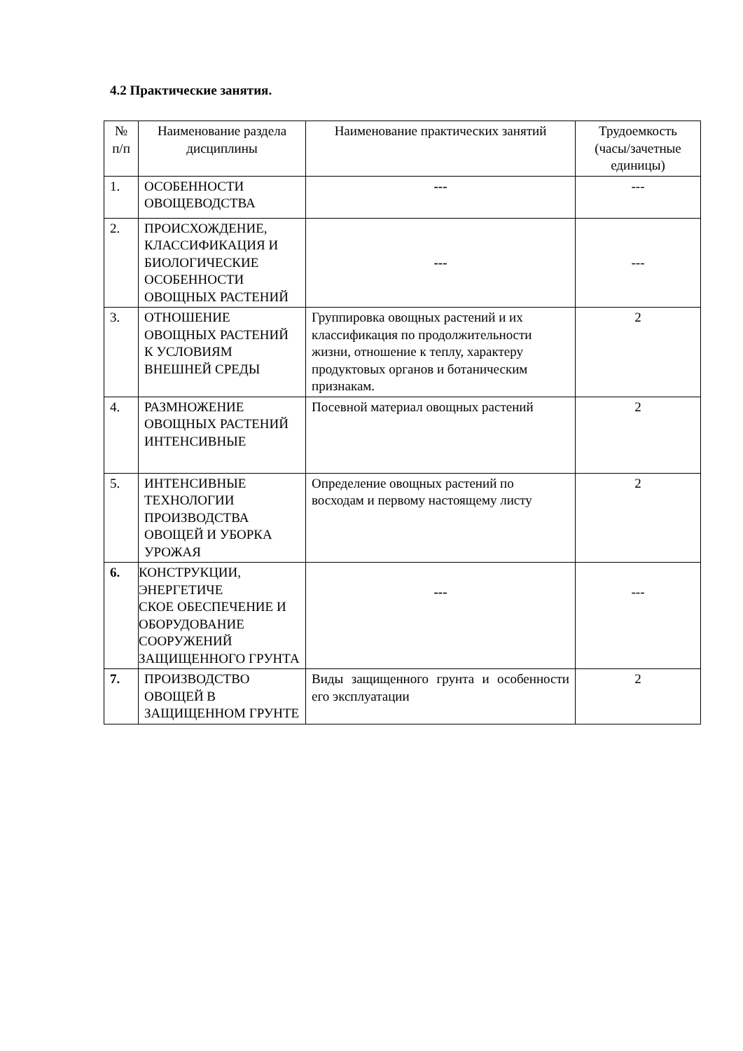4.2 Практические занятия.
| № п/п | Наименование раздела дисциплины | Наименование практических занятий | Трудоемкость (часы/зачетные единицы) |
| --- | --- | --- | --- |
| 1. | ОСОБЕННОСТИ ОВОЩЕВОДСТВА | --- | --- |
| 2. | ПРОИСХОЖДЕНИЕ, КЛАССИФИКАЦИЯ И БИОЛОГИЧЕСКИЕ ОСОБЕННОСТИ ОВОЩНЫХ РАСТЕНИЙ | --- | --- |
| 3. | ОТНОШЕНИЕ ОВОЩНЫХ РАСТЕНИЙ К УСЛОВИЯМ ВНЕШНЕЙ СРЕДЫ | Группировка овощных растений и их классификация по продолжительности жизни, отношение к теплу, характеру продуктовых органов и ботаническим признакам. | 2 |
| 4. | РАЗМНОЖЕНИЕ ОВОЩНЫХ РАСТЕНИЙ ИНТЕНСИВНЫЕ | Посевной материал овощных растений | 2 |
| 5. | ИНТЕНСИВНЫЕ ТЕХНОЛОГИИ ПРОИЗВОДСТВА ОВОЩЕЙ И УБОРКА УРОЖАЯ | Определение овощных растений по восходам и первому настоящему листу | 2 |
| 6. | КОНСТРУКЦИИ, ЭНЕРГЕТИЧЕ СКОЕ ОБЕСПЕЧЕНИЕ И ОБОРУДОВАНИЕ СООРУЖЕНИЙ ЗАЩИЩЕННОГО ГРУНТА | --- | --- |
| 7. | ПРОИЗВОДСТВО ОВОЩЕЙ В ЗАЩИЩЕННОМ ГРУНТЕ | Виды защищенного грунта и особенности его эксплуатации | 2 |